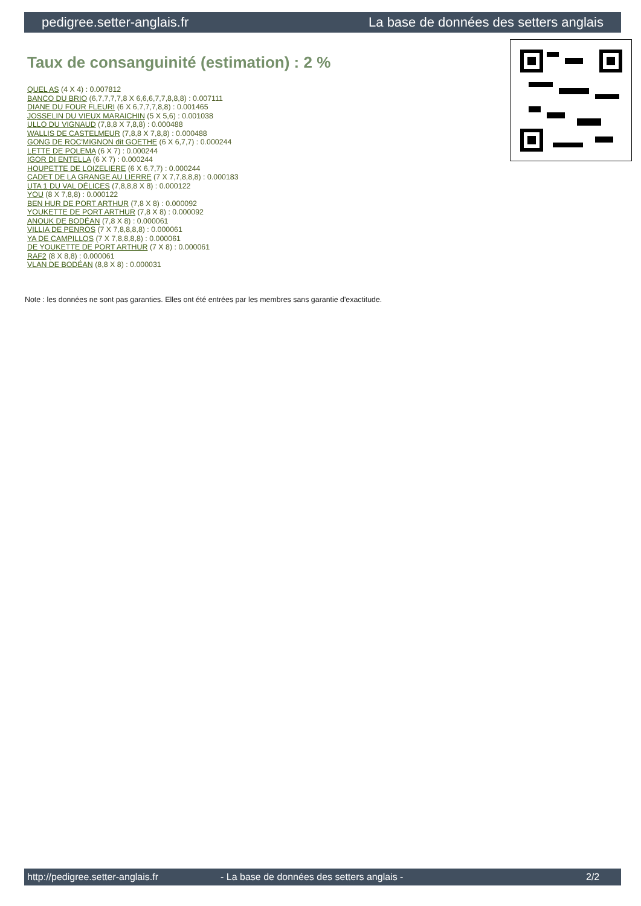pedigree.setter-anglais.fr La base de données des setters anglais
Taux de consanguinité (estimation) : 2 %
QUEL AS (4 X 4) : 0.007812
BANCO DU BRIO (6,7,7,7,7,8 X 6,6,6,7,7,8,8,8) : 0.007111
DIANE DU FOUR FLEURI (6 X 6,7,7,7,8,8) : 0.001465
JOSSELIN DU VIEUX MARAICHIN (5 X 5,6) : 0.001038
ULLO DU VIGNAUD (7,8,8 X 7,8,8) : 0.000488
WALLIS DE CASTELMEUR (7,8,8 X 7,8,8) : 0.000488
GONG DE ROC'MIGNON dit GOETHE (6 X 6,7,7) : 0.000244
LETTE DE POLEMA (6 X 7) : 0.000244
IGOR DI ENTELLA (6 X 7) : 0.000244
HOUPETTE DE LOIZELIERE (6 X 6,7,7) : 0.000244
CADET DE LA GRANGE AU LIERRE (7 X 7,7,8,8,8) : 0.000183
UTA 1 DU VAL DÉLICES (7,8,8,8 X 8) : 0.000122
YOU (8 X 7,8,8) : 0.000122
BEN HUR DE PORT ARTHUR (7,8 X 8) : 0.000092
YOUKETTE DE PORT ARTHUR (7,8 X 8) : 0.000092
ANOUK DE BODÉAN (7,8 X 8) : 0.000061
VILLIA DE PENROS (7 X 7,8,8,8,8) : 0.000061
YA DE CAMPILLOS (7 X 7,8,8,8,8) : 0.000061
DE YOUKETTE DE PORT ARTHUR (7 X 8) : 0.000061
RAF2 (8 X 8,8) : 0.000061
VLAN DE BODÉAN (8,8 X 8) : 0.000031
Note : les données ne sont pas garanties. Elles ont été entrées par les membres sans garantie d'exactitude.
http://pedigree.setter-anglais.fr - La base de données des setters anglais - 2/2